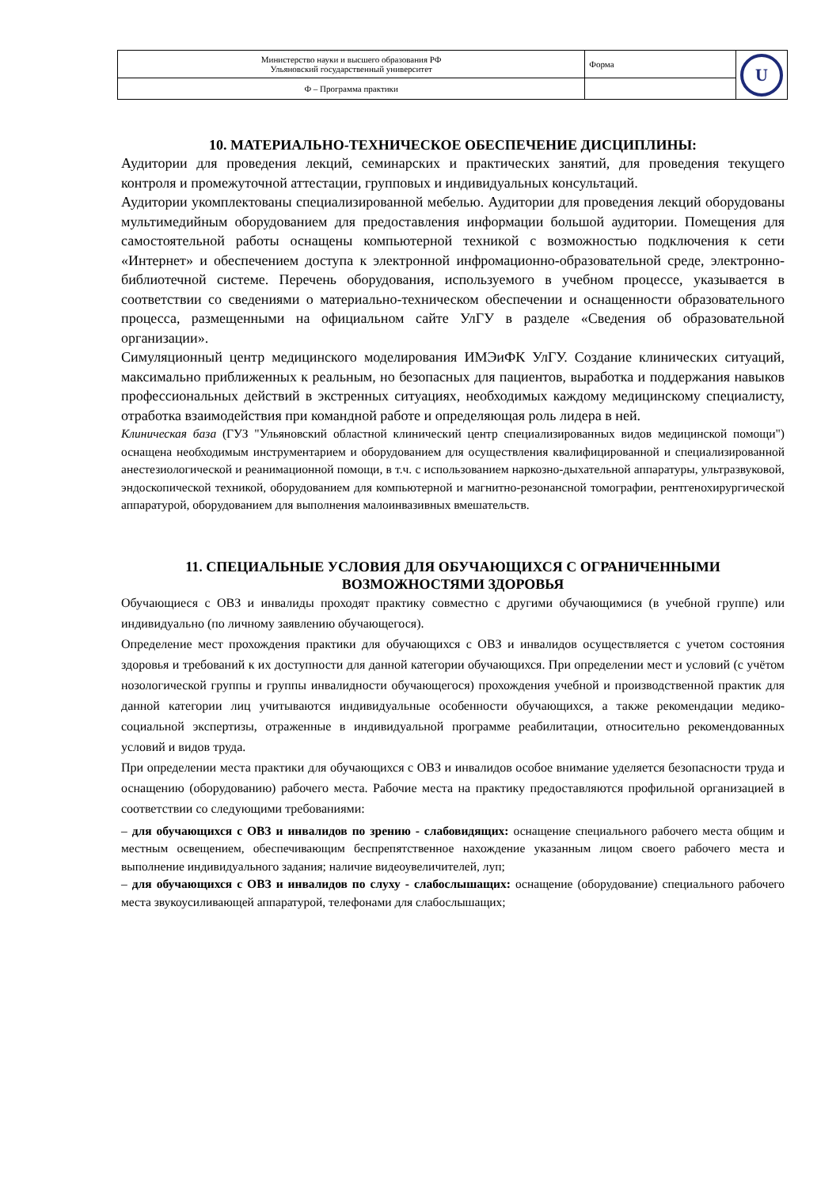| Министерство науки и высшего образования РФ Ульяновский государственный университет | Форма | U |
| Ф – Программа практики | | |
10. МАТЕРИАЛЬНО-ТЕХНИЧЕСКОЕ ОБЕСПЕЧЕНИЕ ДИСЦИПЛИНЫ:
Аудитории для проведения лекций, семинарских и практических занятий, для проведения текущего контроля и промежуточной аттестации, групповых и индивидуальных консультаций.
Аудитории укомплектованы специализированной мебелью. Аудитории для проведения лекций оборудованы мультимедийным оборудованием для предоставления информации большой аудитории. Помещения для самостоятельной работы оснащены компьютерной техникой с возможностью подключения к сети «Интернет» и обеспечением доступа к электронной инфромационно-образовательной среде, электронно-библиотечной системе. Перечень оборудования, используемого в учебном процессе, указывается в соответствии со сведениями о материально-техническом обеспечении и оснащенности образовательного процесса, размещенными на официальном сайте УлГУ в разделе «Сведения об образовательной организации».
Симуляционный центр медицинского моделирования ИМЭиФК УлГУ. Создание клинических ситуаций, максимально приближенных к реальным, но безопасных для пациентов, выработка и поддержания навыков профессиональных действий в экстренных ситуациях, необходимых каждому медицинскому специалисту, отработка взаимодействия при командной работе и определяющая роль лидера в ней.
Клиническая база (ГУЗ "Ульяновский областной клинический центр специализированных видов медицинской помощи") оснащена необходимым инструментарием и оборудованием для осуществления квалифицированной и специализированной анестезиологической и реанимационной помощи, в т.ч. с использованием наркозно-дыхательной аппаратуры, ультразвуковой, эндоскопической техникой, оборудованием для компьютерной и магнитно-резонансной томографии, рентгенохирургической аппаратурой, оборудованием для выполнения малоинвазивных вмешательств.
11. СПЕЦИАЛЬНЫЕ УСЛОВИЯ ДЛЯ ОБУЧАЮЩИХСЯ С ОГРАНИЧЕННЫМИ ВОЗМОЖНОСТЯМИ ЗДОРОВЬЯ
Обучающиеся с ОВЗ и инвалиды проходят практику совместно с другими обучающимися (в учебной группе) или индивидуально (по личному заявлению обучающегося).
Определение мест прохождения практики для обучающихся с ОВЗ и инвалидов осуществляется с учетом состояния здоровья и требований к их доступности для данной категории обучающихся. При определении мест и условий (с учётом нозологической группы и группы инвалидности обучающегося) прохождения учебной и производственной практик для данной категории лиц учитываются индивидуальные особенности обучающихся, а также рекомендации медико-социальной экспертизы, отраженные в индивидуальной программе реабилитации, относительно рекомендованных условий и видов труда.
При определении места практики для обучающихся с ОВЗ и инвалидов особое внимание уделяется безопасности труда и оснащению (оборудованию) рабочего места. Рабочие места на практику предоставляются профильной организацией в соответствии со следующими требованиями:
– для обучающихся с ОВЗ и инвалидов по зрению - слабовидящих: оснащение специального рабочего места общим и местным освещением, обеспечивающим беспрепятственное нахождение указанным лицом своего рабочего места и выполнение индивидуального задания; наличие видеоувеличителей, луп;
– для обучающихся с ОВЗ и инвалидов по слуху - слабослышащих: оснащение (оборудование) специального рабочего места звукоусиливающей аппаратурой, телефонами для слабослышащих;